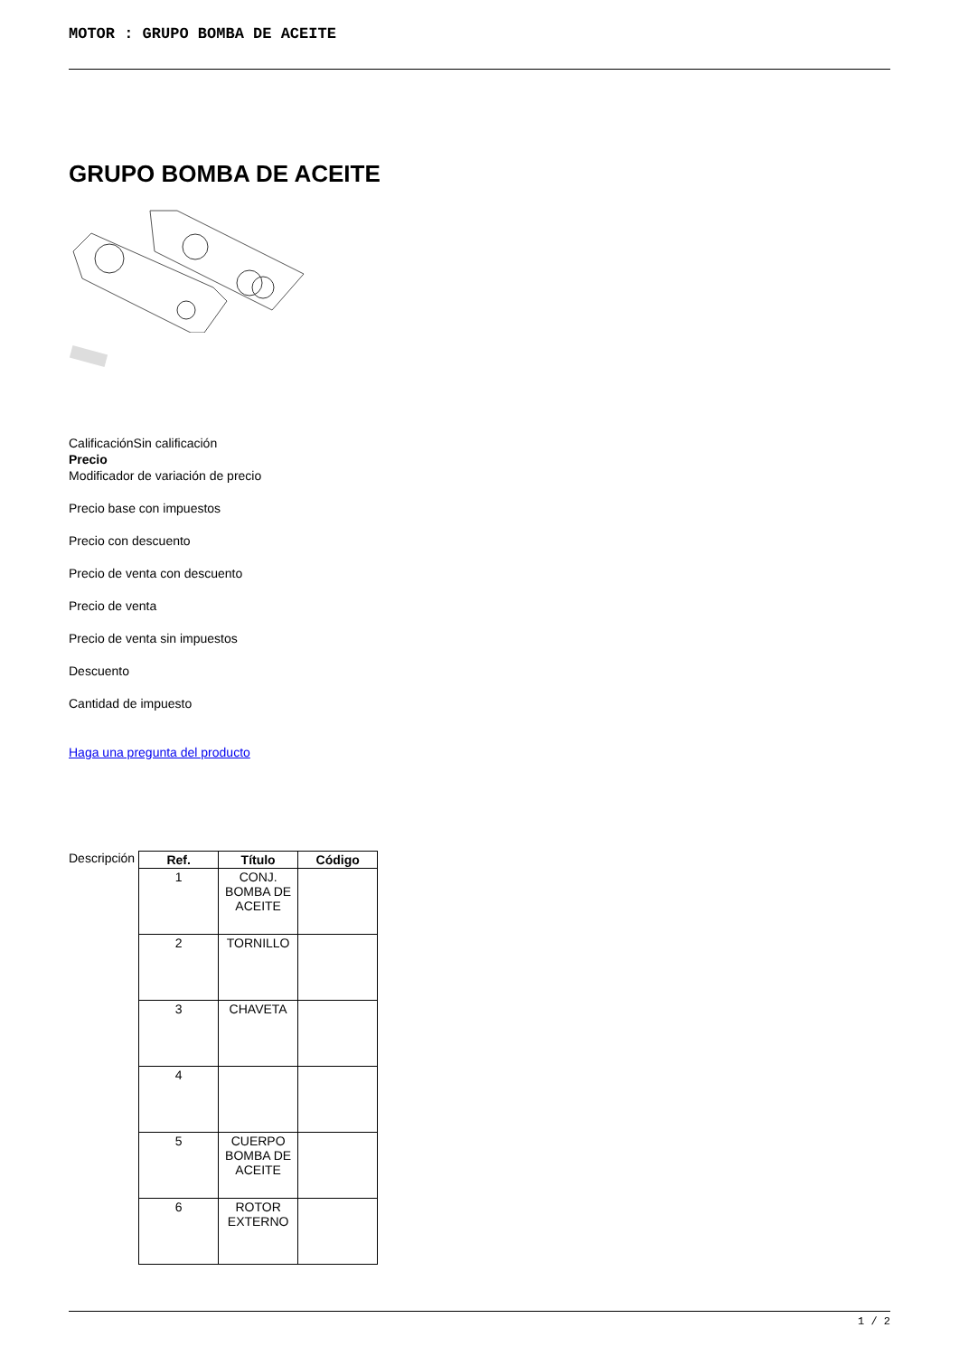MOTOR : GRUPO BOMBA DE ACEITE
GRUPO BOMBA DE ACEITE
CalificaciónSin calificación
Precio
Modificador de variación de precio
Precio base con impuestos
Precio con descuento
Precio de venta con descuento
Precio de venta
Precio de venta sin impuestos
Descuento
Cantidad de impuesto
Haga una pregunta del producto
Descripción
| Ref. | Título | Código |
| --- | --- | --- |
| 1 | CONJ. BOMBA DE ACEITE | |
| 2 | TORNILLO | |
| 3 | CHAVETA | |
| 4 | | |
| 5 | CUERPO BOMBA DE ACEITE | |
| 6 | ROTOR EXTERNO | |
1 / 2